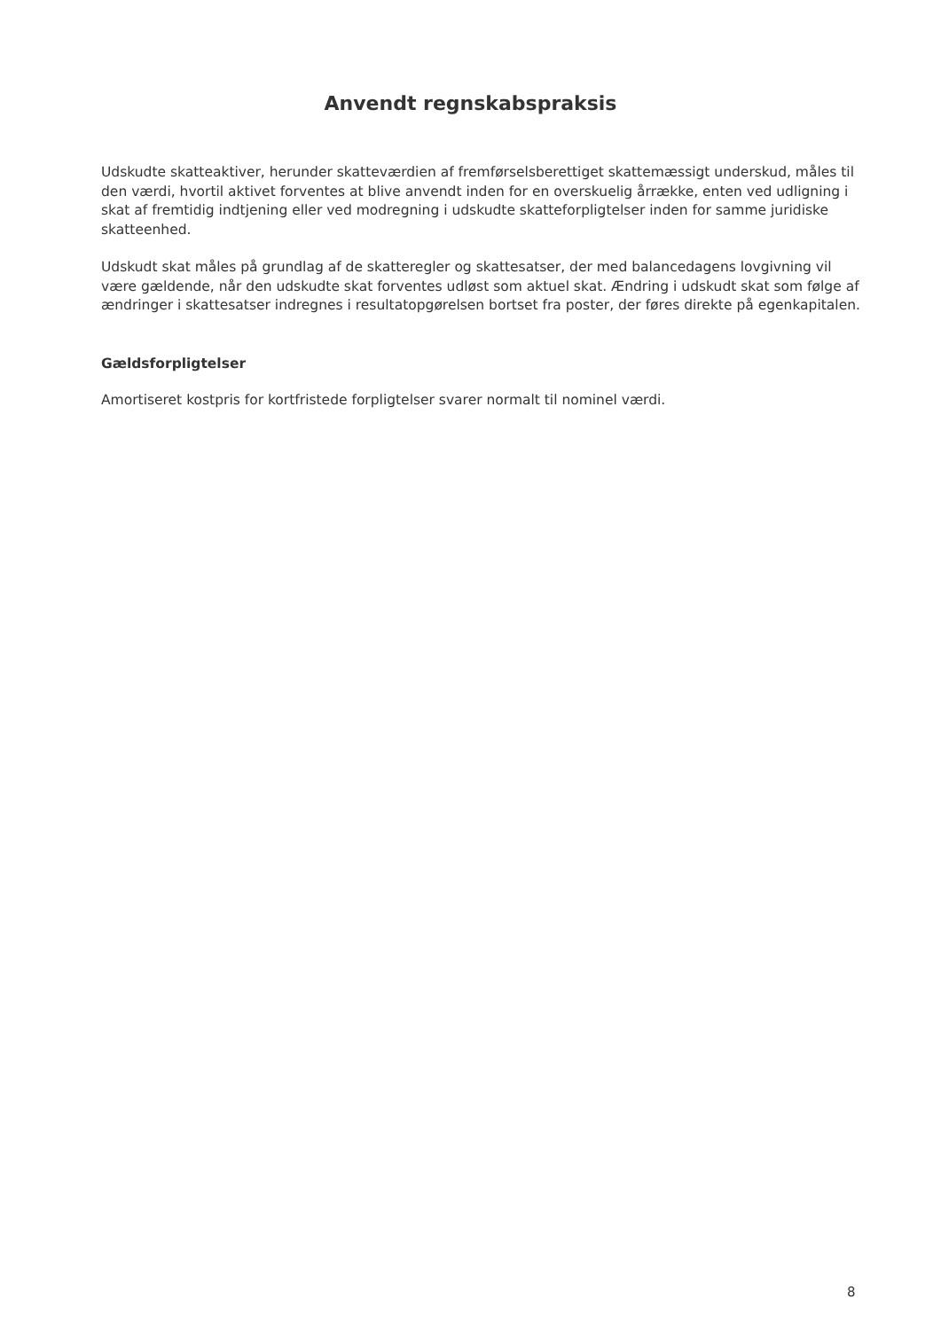Anvendt regnskabspraksis
Udskudte skatteaktiver, herunder skatteværdien af fremførselsberettiget skattemæssigt underskud, måles til den værdi, hvortil aktivet forventes at blive anvendt inden for en overskuelig årrække, enten ved udligning i skat af fremtidig indtjening eller ved modregning i udskudte skatteforpligtelser inden for samme juridiske skatteenhed.
Udskudt skat måles på grundlag af de skatteregler og skattesatser, der med balancedagens lovgivning vil være gældende, når den udskudte skat forventes udløst som aktuel skat. Ændring i udskudt skat som følge af ændringer i skattesatser indregnes i resultatopgørelsen bortset fra poster, der føres direkte på egenkapitalen.
Gældsforpligtelser
Amortiseret kostpris for kortfristede forpligtelser svarer normalt til nominel værdi.
8